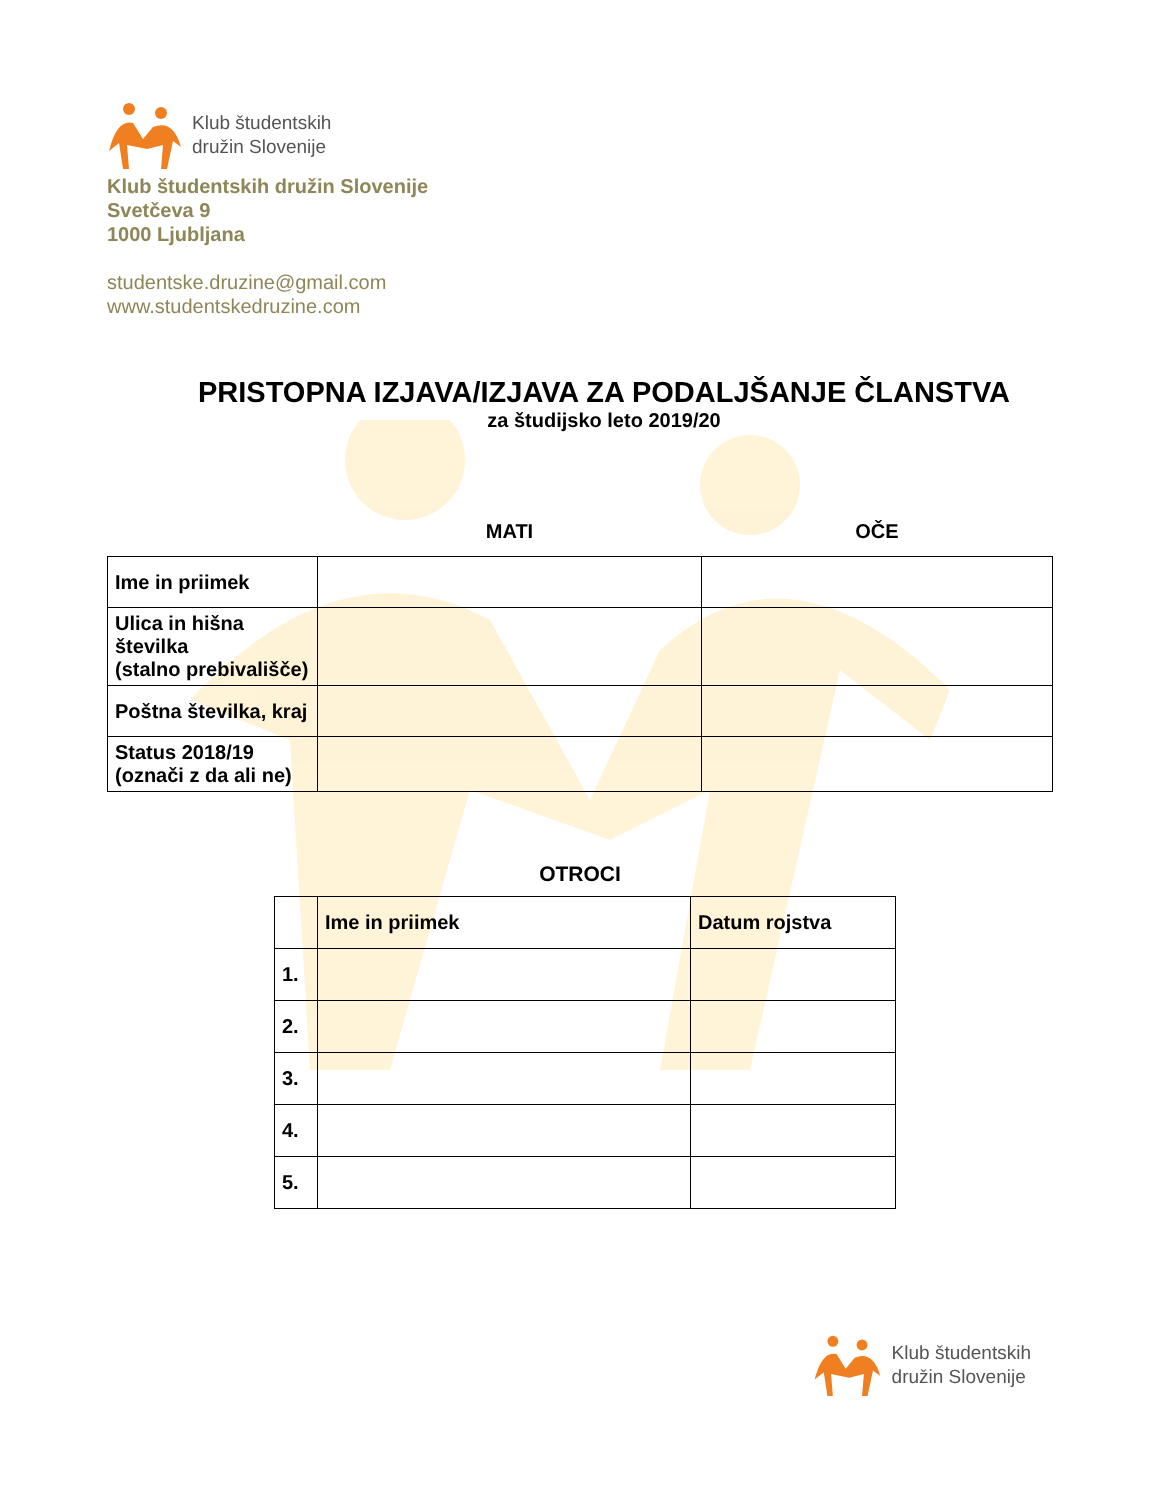Klub študentskih
družin Slovenije
Klub študentskih družin Slovenije
Svetčeva 9
1000 Ljubljana
studentske.druzine@gmail.com
www.studentskedruzine.com
PRISTOPNA IZJAVA/IZJAVA ZA PODALJŠANJE ČLANSTVA
za študijsko leto 2019/20
| | MATI | OČE |
| Ime in priimek | | |
| Ulica in hišna številka (stalno prebivališče) | | |
| Poštna številka, kraj | | |
| Status 2018/19 (označi z da ali ne) | | |
OTROCI
| | Ime in priimek | Datum rojstva |
| 1. | | |
| 2. | | |
| 3. | | |
| 4. | | |
| 5. | | |
Klub študentskih
družin Slovenije